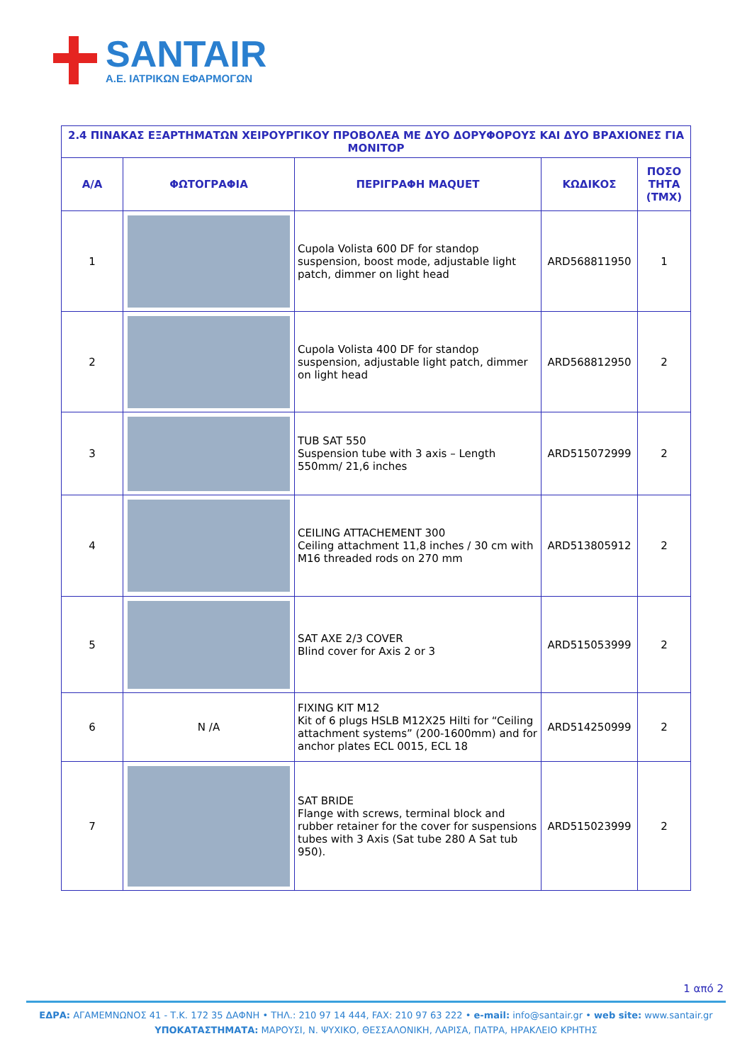SANTAIR
Α.Ε. ΙΑΤΡΙΚΩΝ ΕΦΑΡΜΟΓΩΝ
| 2.4 ΠΙΝΑΚΑΣ ΕΞΑΡΤΗΜΑΤΩΝ ΧΕΙΡΟΥΡΓΙΚΟΥ ΠΡΟΒΟΛΕΑ ΜΕ ΔΥΟ ΔΟΡΥΦΟΡΟΥΣ ΚΑΙ ΔΥΟ ΒΡΑΧΙΟΝΕΣ ΓΙΑ ΜΟΝΙΤΟΡ | | | | |
| --- | --- | --- | --- | --- |
| Α/Α | ΦΩΤΟΓΡΑΦΙΑ | ΠΕΡΙΓΡΑΦΗ MAQUET | ΚΩΔΙΚΟΣ | ΠΟΣΟ ΤΗΤΑ (ΤΜΧ) |
| 1 | | Cupola Volista 600 DF for standop suspension, boost mode, adjustable light patch, dimmer on light head | ARD568811950 | 1 |
| 2 | | Cupola Volista 400 DF for standop suspension, adjustable light patch, dimmer on light head | ARD568812950 | 2 |
| 3 | | TUB SAT 550 Suspension tube with 3 axis – Length 550mm/ 21,6 inches | ARD515072999 | 2 |
| 4 | | CEILING ATTACHEMENT 300 Ceiling attachment 11,8 inches / 30 cm with M16 threaded rods on 270 mm | ARD513805912 | 2 |
| 5 | | SAT AXE 2/3 COVER Blind cover for Axis 2 or 3 | ARD515053999 | 2 |
| 6 | N /A | FIXING KIT M12 Kit of 6 plugs HSLB M12X25 Hilti for “Ceiling attachment systems” (200-1600mm) and for anchor plates ECL 0015, ECL 18 | ARD514250999 | 2 |
| 7 | | SAT BRIDE Flange with screws, terminal block and rubber retainer for the cover for suspensions tubes with 3 Axis (Sat tube 280 A Sat tub 950). | ARD515023999 | 2 |
1 από 2
ΕΔΡΑ: ΑΓΑΜΕΜΝΩΝΟΣ 41 - Τ.Κ. 172 35 ΔΑΦΝΗ • ΤΗΛ.: 210 97 14 444, FAX: 210 97 63 222 • e-mail: info@santair.gr • web site: www.santair.gr
ΥΠΟΚΑΤΑΣΤΗΜΑΤΑ: ΜΑΡΟΥΣΙ, Ν. ΨΥΧΙΚΟ, ΘΕΣΣΑΛΟΝΙΚΗ, ΛΑΡΙΣΑ, ΠΑΤΡΑ, ΗΡΑΚΛΕΙΟ ΚΡΗΤΗΣ